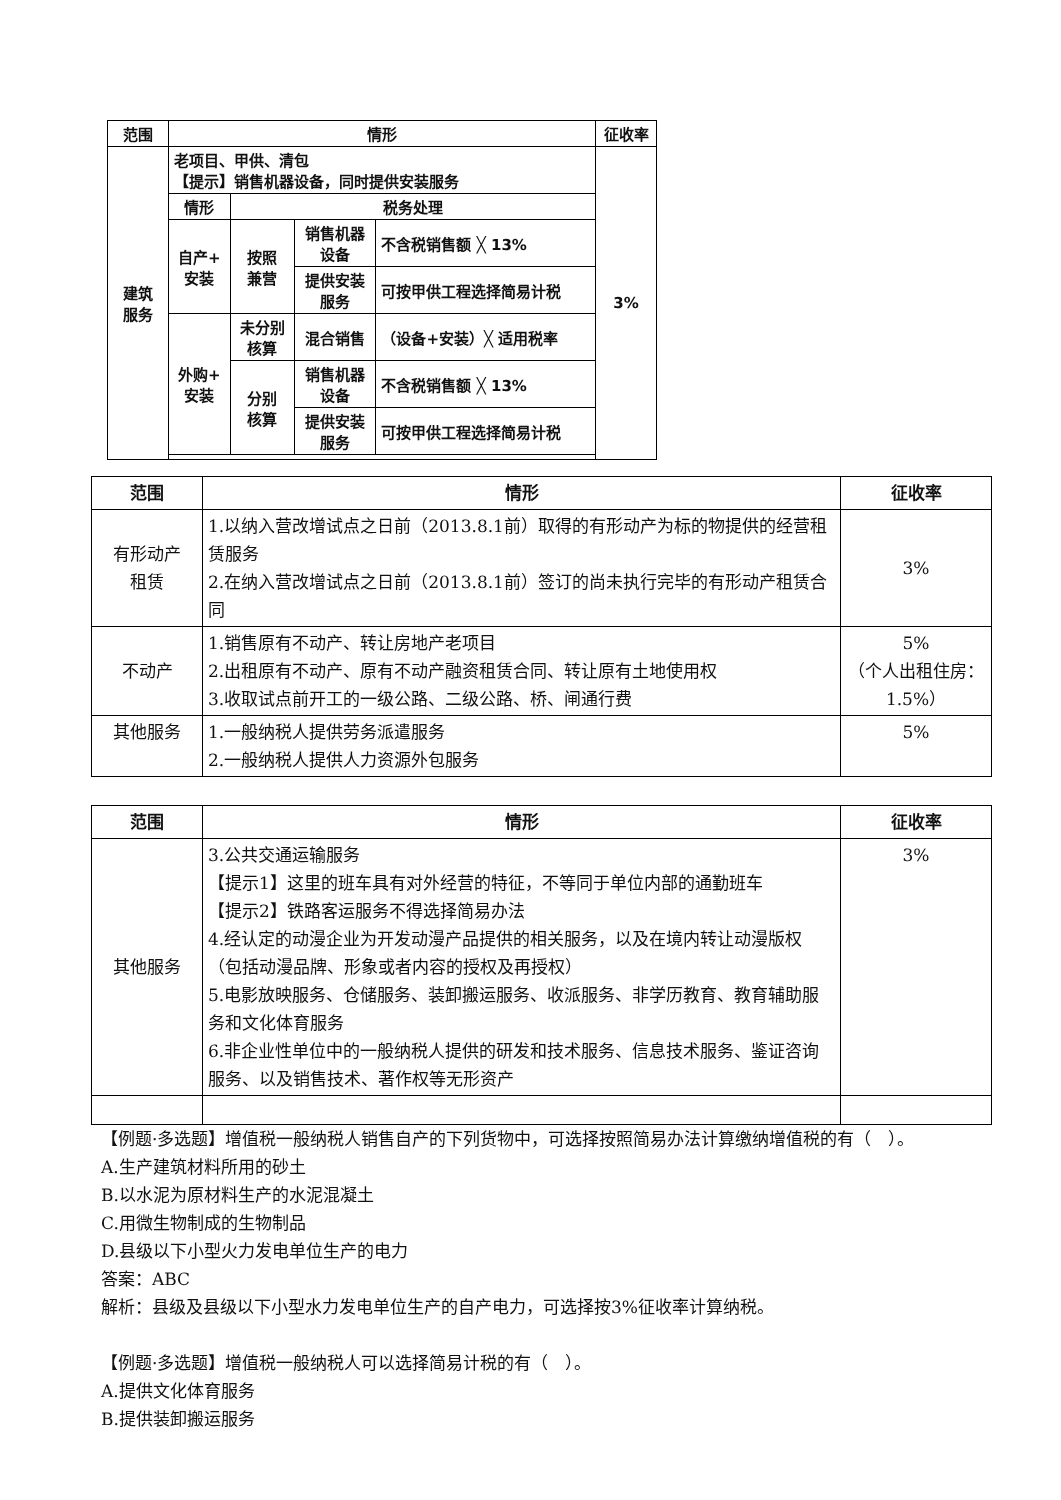| 范围 | 情形 | | | | 征收率 |
| --- | --- | --- | --- | --- | --- |
| 建筑 服务 | 老项目、甲供、清包 【提示】销售机器设备，同时提供安装服务 | | | | 3% |
| | 情形 | 税务处理 | | | |
| | 自产+ 安装 | 按照 兼营 | 销售机器 设备 | 不含税销售额 ╳ 13% | |
| | | | 提供安装 服务 | 可按甲供工程选择简易计税 | |
| | 外购+ 安装 | 未分别 核算 | 混合销售 | （设备+安装）╳ 适用税率 | |
| | | 分别 核算 | 销售机器 设备 | 不含税销售额 ╳ 13% | |
| | | | 提供安装 服务 | 可按甲供工程选择简易计税 | |
| 范围 | 情形 | 征收率 |
| --- | --- | --- |
| 有形动产 租赁 | 1.以纳入营改增试点之日前（2013.8.1前）取得的有形动产为标的物提供的经营租赁服务 2.在纳入营改增试点之日前（2013.8.1前）签订的尚未执行完毕的有形动产租赁合同 | 3% |
| 不动产 | 1.销售原有不动产、转让房地产老项目 2.出租原有不动产、原有不动产融资租赁合同、转让原有土地使用权 3.收取试点前开工的一级公路、二级公路、桥、闸通行费 | 5% （个人出租住房：1.5%） |
| 其他服务 | 1.一般纳税人提供劳务派遣服务 2.一般纳税人提供人力资源外包服务 | 5% |
| 范围 | 情形 | 征收率 |
| --- | --- | --- |
| 其他服务 | 3.公共交通运输服务 【提示1】这里的班车具有对外经营的特征，不等同于单位内部的通勤班车 【提示2】铁路客运服务不得选择简易办法 4.经认定的动漫企业为开发动漫产品提供的相关服务，以及在境内转让动漫版权（包括动漫品牌、形象或者内容的授权及再授权） 5.电影放映服务、仓储服务、装卸搬运服务、收派服务、非学历教育、教育辅助服务和文化体育服务 6.非企业性单位中的一般纳税人提供的研发和技术服务、信息技术服务、鉴证咨询服务、以及销售技术、著作权等无形资产 | 3% |
【例题·多选题】增值税一般纳税人销售自产的下列货物中，可选择按照简易办法计算缴纳增值税的有（　）。
A.生产建筑材料所用的砂土
B.以水泥为原材料生产的水泥混凝土
C.用微生物制成的生物制品
D.县级以下小型火力发电单位生产的电力
答案：ABC
解析：县级及县级以下小型水力发电单位生产的自产电力，可选择按3%征收率计算纳税。
【例题·多选题】增值税一般纳税人可以选择简易计税的有（　）。
A.提供文化体育服务
B.提供装卸搬运服务